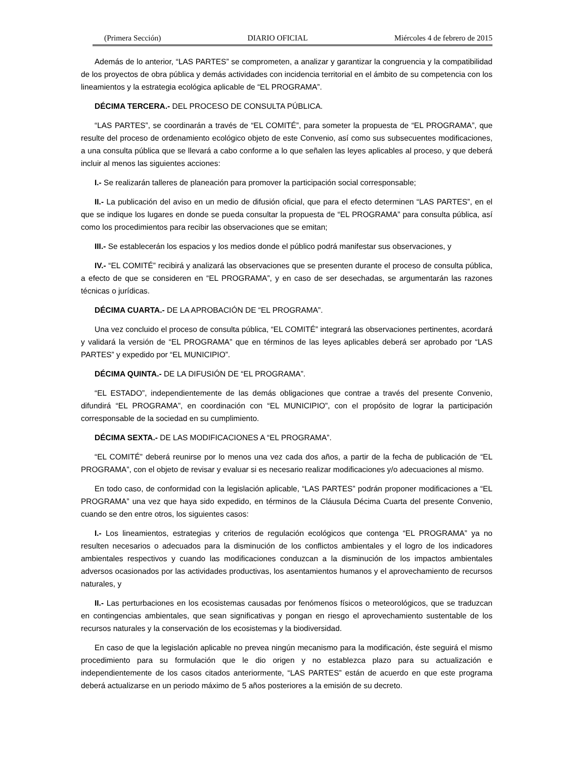(Primera Sección) DIARIO OFICIAL Miércoles 4 de febrero de 2015
Además de lo anterior, “LAS PARTES” se comprometen, a analizar y garantizar la congruencia y la compatibilidad de los proyectos de obra pública y demás actividades con incidencia territorial en el ámbito de su competencia con los lineamientos y la estrategia ecológica aplicable de “EL PROGRAMA”.
DÉCIMA TERCERA.- DEL PROCESO DE CONSULTA PÚBLICA.
“LAS PARTES”, se coordinarán a través de “EL COMITÉ”, para someter la propuesta de “EL PROGRAMA”, que resulte del proceso de ordenamiento ecológico objeto de este Convenio, así como sus subsecuentes modificaciones, a una consulta pública que se llevará a cabo conforme a lo que señalen las leyes aplicables al proceso, y que deberá incluir al menos las siguientes acciones:
I.- Se realizarán talleres de planeación para promover la participación social corresponsable;
II.- La publicación del aviso en un medio de difusión oficial, que para el efecto determinen “LAS PARTES”, en el que se indique los lugares en donde se pueda consultar la propuesta de “EL PROGRAMA” para consulta pública, así como los procedimientos para recibir las observaciones que se emitan;
III.- Se establecerán los espacios y los medios donde el público podrá manifestar sus observaciones, y
IV.- “EL COMITÉ” recibirá y analizará las observaciones que se presenten durante el proceso de consulta pública, a efecto de que se consideren en “EL PROGRAMA”, y en caso de ser desechadas, se argumentarán las razones técnicas o jurídicas.
DÉCIMA CUARTA.- DE LA APROBACIÓN DE “EL PROGRAMA”.
Una vez concluido el proceso de consulta pública, “EL COMITÉ” integrará las observaciones pertinentes, acordará y validará la versión de “EL PROGRAMA” que en términos de las leyes aplicables deberá ser aprobado por “LAS PARTES” y expedido por “EL MUNICIPIO”.
DÉCIMA QUINTA.- DE LA DIFUSIÓN DE “EL PROGRAMA”.
“EL ESTADO”, independientemente de las demás obligaciones que contrae a través del presente Convenio, difundirá “EL PROGRAMA”, en coordinación con “EL MUNICIPIO”, con el propósito de lograr la participación corresponsable de la sociedad en su cumplimiento.
DÉCIMA SEXTA.- DE LAS MODIFICACIONES A “EL PROGRAMA”.
“EL COMITÉ” deberá reunirse por lo menos una vez cada dos años, a partir de la fecha de publicación de “EL PROGRAMA”, con el objeto de revisar y evaluar si es necesario realizar modificaciones y/o adecuaciones al mismo.
En todo caso, de conformidad con la legislación aplicable, “LAS PARTES” podrán proponer modificaciones a “EL PROGRAMA” una vez que haya sido expedido, en términos de la Cláusula Décima Cuarta del presente Convenio, cuando se den entre otros, los siguientes casos:
I.- Los lineamientos, estrategias y criterios de regulación ecológicos que contenga “EL PROGRAMA” ya no resulten necesarios o adecuados para la disminución de los conflictos ambientales y el logro de los indicadores ambientales respectivos y cuando las modificaciones conduzcan a la disminución de los impactos ambientales adversos ocasionados por las actividades productivas, los asentamientos humanos y el aprovechamiento de recursos naturales, y
II.- Las perturbaciones en los ecosistemas causadas por fenómenos físicos o meteorológicos, que se traduzcan en contingencias ambientales, que sean significativas y pongan en riesgo el aprovechamiento sustentable de los recursos naturales y la conservación de los ecosistemas y la biodiversidad.
En caso de que la legislación aplicable no prevea ningún mecanismo para la modificación, éste seguirá el mismo procedimiento para su formulación que le dio origen y no establezca plazo para su actualización e independientemente de los casos citados anteriormente, “LAS PARTES” están de acuerdo en que este programa deberá actualizarse en un periodo máximo de 5 años posteriores a la emisión de su decreto.